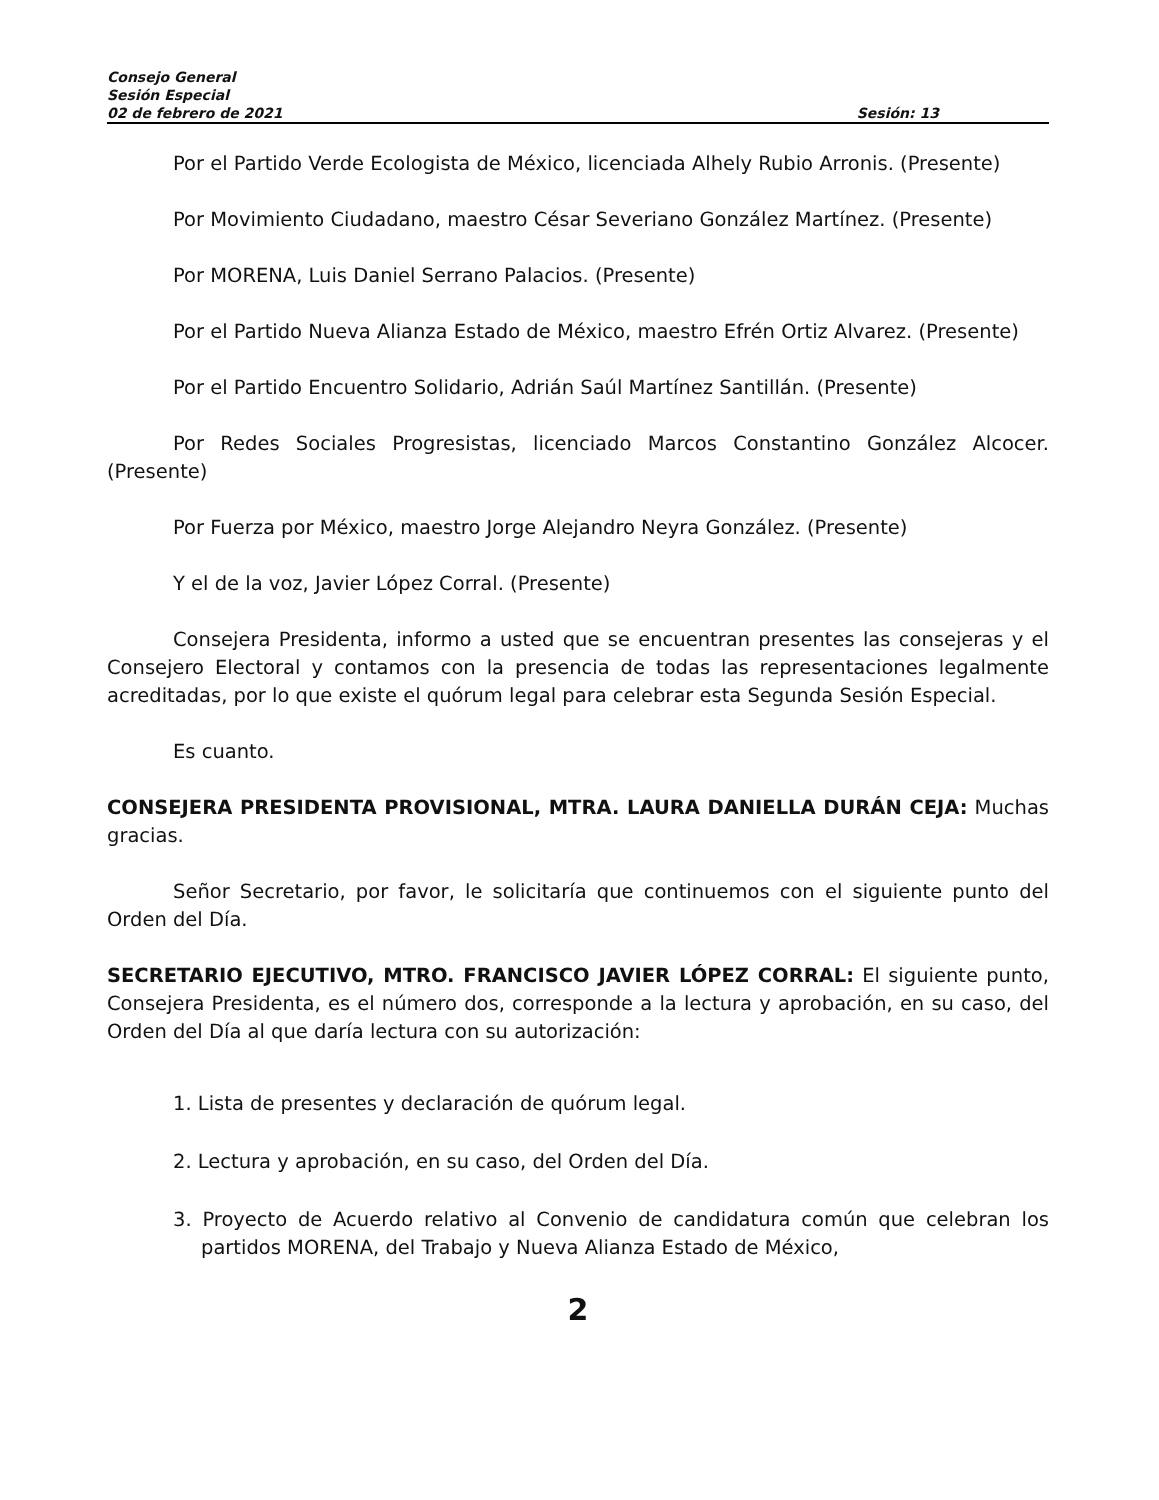Consejo General
Sesión Especial
02 de febrero de 2021 Sesión: 13
Por el Partido Verde Ecologista de México, licenciada Alhely Rubio Arronis. (Presente)
Por Movimiento Ciudadano, maestro César Severiano González Martínez. (Presente)
Por MORENA, Luis Daniel Serrano Palacios. (Presente)
Por el Partido Nueva Alianza Estado de México, maestro Efrén Ortiz Alvarez. (Presente)
Por el Partido Encuentro Solidario, Adrián Saúl Martínez Santillán. (Presente)
Por Redes Sociales Progresistas, licenciado Marcos Constantino González Alcocer. (Presente)
Por Fuerza por México, maestro Jorge Alejandro Neyra González. (Presente)
Y el de la voz, Javier López Corral. (Presente)
Consejera Presidenta, informo a usted que se encuentran presentes las consejeras y el Consejero Electoral y contamos con la presencia de todas las representaciones legalmente acreditadas, por lo que existe el quórum legal para celebrar esta Segunda Sesión Especial.
Es cuanto.
CONSEJERA PRESIDENTA PROVISIONAL, MTRA. LAURA DANIELLA DURÁN CEJA: Muchas gracias.
Señor Secretario, por favor, le solicitaría que continuemos con el siguiente punto del Orden del Día.
SECRETARIO EJECUTIVO, MTRO. FRANCISCO JAVIER LÓPEZ CORRAL: El siguiente punto, Consejera Presidenta, es el número dos, corresponde a la lectura y aprobación, en su caso, del Orden del Día al que daría lectura con su autorización:
1. Lista de presentes y declaración de quórum legal.
2. Lectura y aprobación, en su caso, del Orden del Día.
3. Proyecto de Acuerdo relativo al Convenio de candidatura común que celebran los partidos MORENA, del Trabajo y Nueva Alianza Estado de México,
2